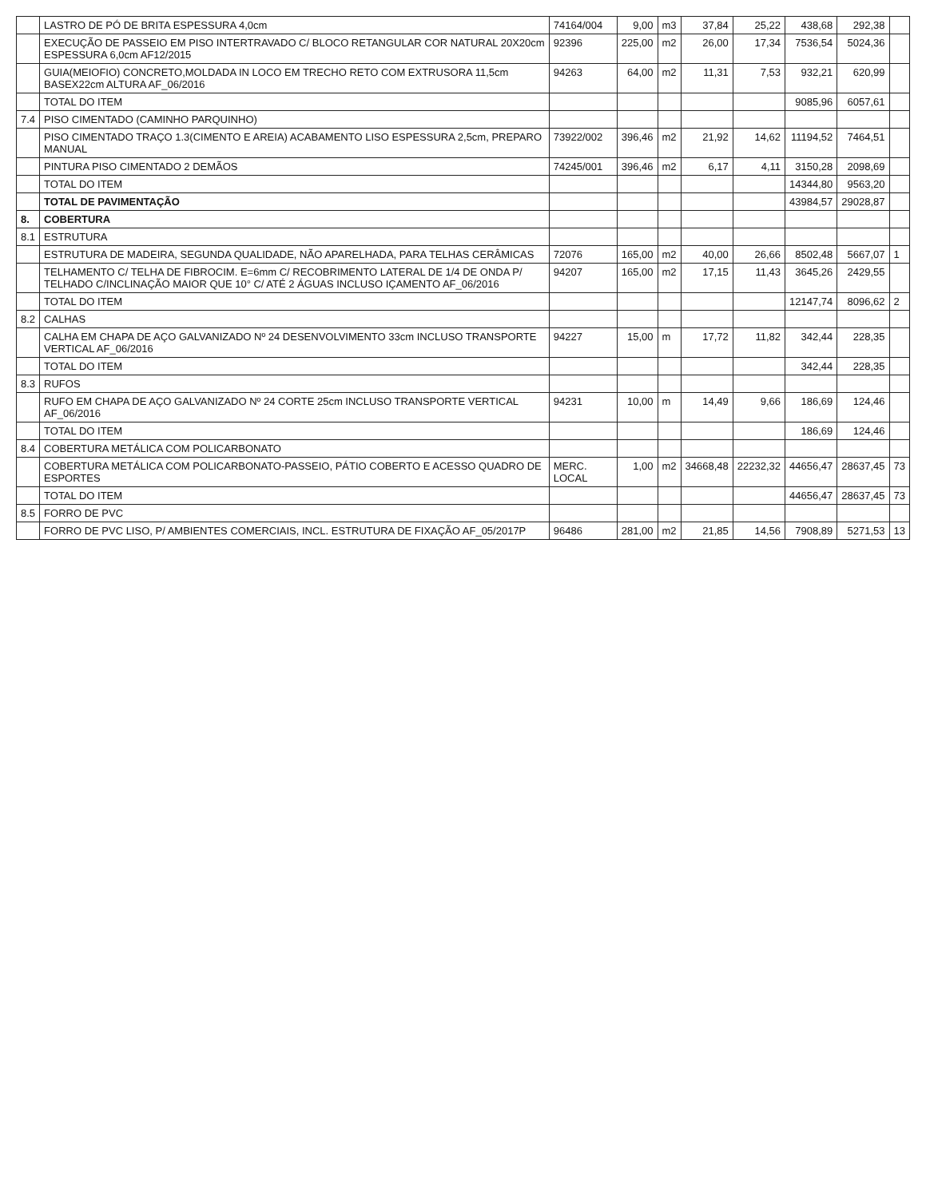| | LASTRO DE PÓ DE BRITA ESPESSURA 4,0cm | 74164/004 | 9,00 | m3 | 37,84 | 25,22 | 438,68 | 292,38 | |
| | EXECUÇÃO DE PASSEIO EM PISO INTERTRAVADO C/ BLOCO RETANGULAR COR NATURAL 20X20cm ESPESSURA 6,0cm AF12/2015 | 92396 | 225,00 | m2 | 26,00 | 17,34 | 7536,54 | 5024,36 | |
| | GUIA(MEIOFIO) CONCRETO,MOLDADA IN LOCO EM TRECHO RETO COM EXTRUSORA 11,5cm BASEX22cm ALTURA AF_06/2016 | 94263 | 64,00 | m2 | 11,31 | 7,53 | 932,21 | 620,99 | |
| | TOTAL DO ITEM | | | | | | 9085,96 | 6057,61 | |
| 7.4 | PISO CIMENTADO (CAMINHO PARQUINHO) | | | | | | | | |
| | PISO CIMENTADO TRAÇO 1.3(CIMENTO E AREIA) ACABAMENTO LISO ESPESSURA 2,5cm, PREPARO MANUAL | 73922/002 | 396,46 | m2 | 21,92 | 14,62 | 11194,52 | 7464,51 | |
| | PINTURA PISO CIMENTADO 2 DEMÃOS | 74245/001 | 396,46 | m2 | 6,17 | 4,11 | 3150,28 | 2098,69 | |
| | TOTAL DO ITEM | | | | | | 14344,80 | 9563,20 | |
| | TOTAL DE PAVIMENTAÇÃO | | | | | | 43984,57 | 29028,87 | |
| 8. | COBERTURA | | | | | | | | |
| 8.1 | ESTRUTURA | | | | | | | | |
| | ESTRUTURA DE MADEIRA, SEGUNDA QUALIDADE, NÃO APARELHADA, PARA TELHAS CERÂMICAS | 72076 | 165,00 | m2 | 40,00 | 26,66 | 8502,48 | 5667,07 | 1 |
| | TELHAMENTO C/ TELHA DE FIBROCIM. E=6mm C/ RECOBRIMENTO LATERAL DE 1/4 DE ONDA P/ TELHADO C/INCLINAÇÃO MAIOR QUE 10° C/ ATÉ 2 ÁGUAS INCLUSO IÇAMENTO AF_06/2016 | 94207 | 165,00 | m2 | 17,15 | 11,43 | 3645,26 | 2429,55 | |
| | TOTAL DO ITEM | | | | | | 12147,74 | 8096,62 | 2 |
| 8.2 | CALHAS | | | | | | | | |
| | CALHA EM CHAPA DE AÇO GALVANIZADO Nº 24 DESENVOLVIMENTO 33cm INCLUSO TRANSPORTE VERTICAL AF_06/2016 | 94227 | 15,00 | m | 17,72 | 11,82 | 342,44 | 228,35 | |
| | TOTAL DO ITEM | | | | | | 342,44 | 228,35 | |
| 8.3 | RUFOS | | | | | | | | |
| | RUFO EM CHAPA DE AÇO GALVANIZADO Nº 24 CORTE 25cm INCLUSO TRANSPORTE VERTICAL AF_06/2016 | 94231 | 10,00 | m | 14,49 | 9,66 | 186,69 | 124,46 | |
| | TOTAL DO ITEM | | | | | | 186,69 | 124,46 | |
| 8.4 | COBERTURA METÁLICA COM POLICARBONATO | | | | | | | | |
| | COBERTURA METÁLICA COM POLICARBONATO-PASSEIO, PÁTIO COBERTO E ACESSO QUADRO DE ESPORTES | MERC. LOCAL | 1,00 | m2 | 34668,48 | 22232,32 | 44656,47 | 28637,45 | 73 |
| | TOTAL DO ITEM | | | | | | 44656,47 | 28637,45 | 73 |
| 8.5 | FORRO DE PVC | | | | | | | | |
| | FORRO DE PVC LISO, P/ AMBIENTES COMERCIAIS, INCL. ESTRUTURA DE FIXAÇÃO AF_05/2017P | 96486 | 281,00 | m2 | 21,85 | 14,56 | 7908,89 | 5271,53 | 13 |